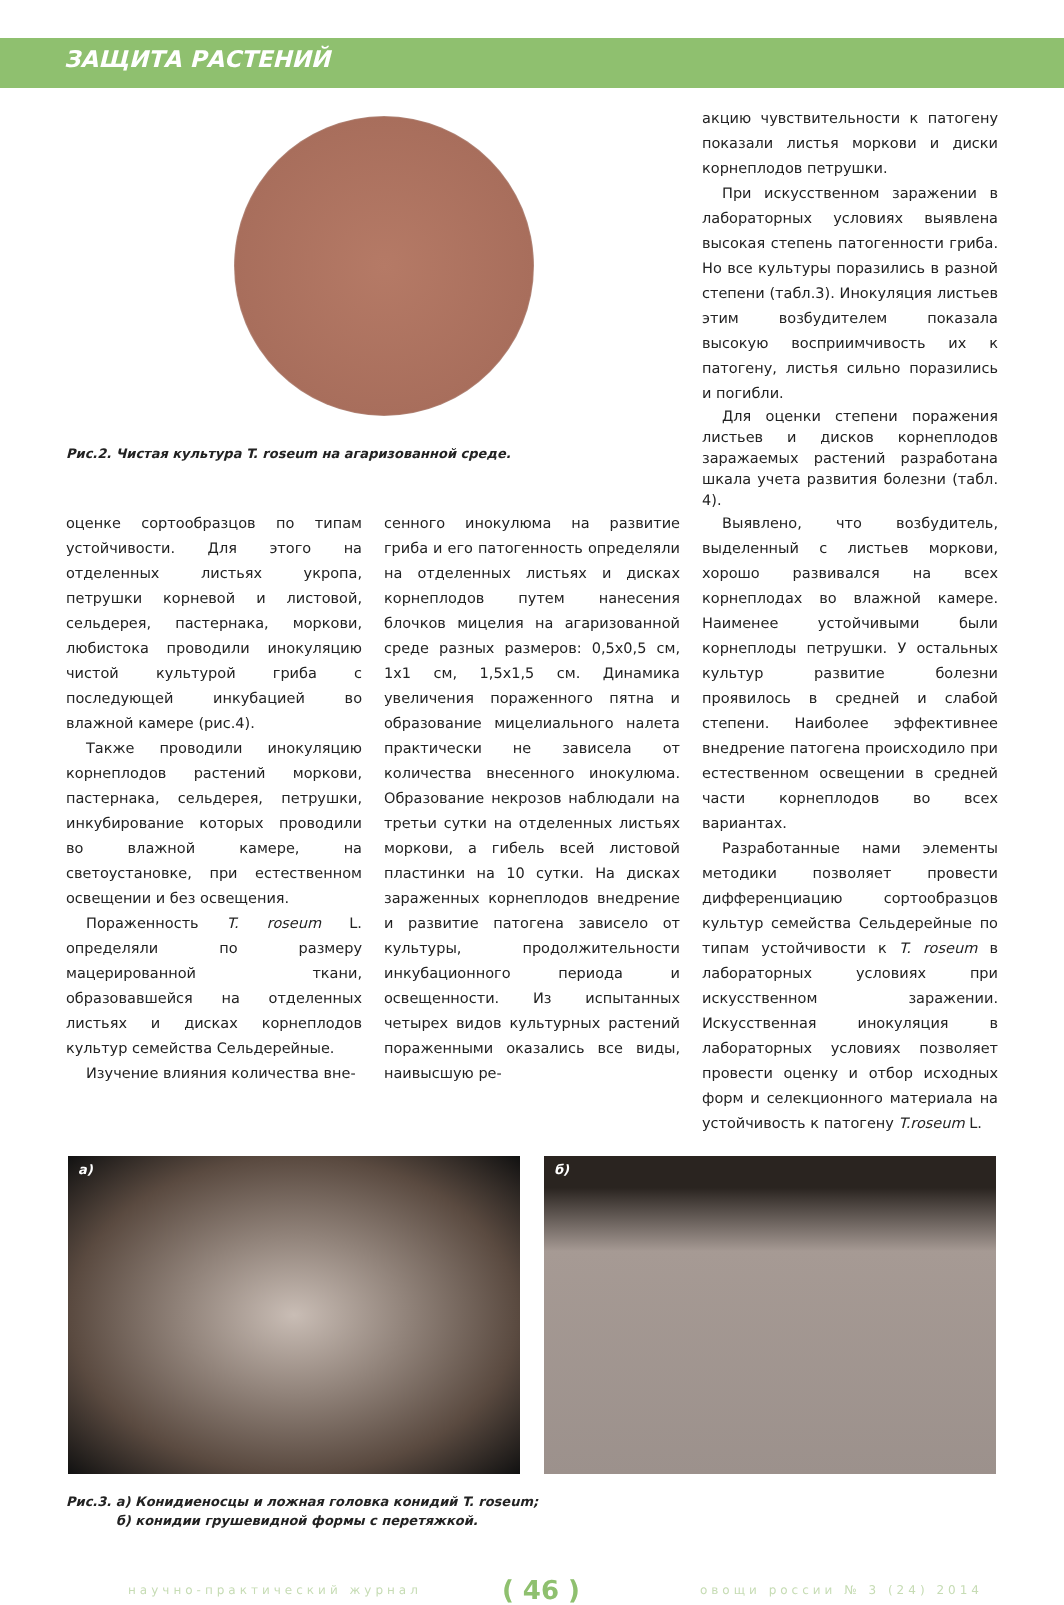ЗАЩИТА РАСТЕНИЙ
Рис.2. Чистая культура T. roseum на агаризованной среде.
акцию чувствительности к патогену показали листья моркови и диски корнеплодов петрушки.
При искусственном заражении в лабораторных условиях выявлена высокая степень патогенности гриба. Но все культуры поразились в разной степени (табл.3). Инокуляция листьев этим возбудителем показала высокую восприимчивость их к патогену, листья сильно поразились и погибли.
Для оценки степени поражения листьев и дисков корнеплодов заражаемых растений разработана шкала учета развития болезни (табл. 4).
оценке сортообразцов по типам устойчивости. Для этого на отделенных листьях укропа, петрушки корневой и листовой, сельдерея, пастернака, моркови, любистока проводили инокуляцию чистой культурой гриба с последующей инкубацией во влажной камере (рис.4).
Также проводили инокуляцию корнеплодов растений моркови, пастернака, сельдерея, петрушки, инкубирование которых проводили во влажной камере, на светоустановке, при естественном освещении и без освещения.
Пораженность T. roseum L. определяли по размеру мацерированной ткани, образовавшейся на отделенных листьях и дисках корнеплодов культур семейства Сельдерейные.
Изучение влияния количества вне-
сенного инокулюма на развитие гриба и его патогенность определяли на отделенных листьях и дисках корнеплодов путем нанесения блочков мицелия на агаризованной среде разных размеров: 0,5х0,5 см, 1х1 см, 1,5х1,5 см. Динамика увеличения пораженного пятна и образование мицелиального налета практически не зависела от количества внесенного инокулюма. Образование некрозов наблюдали на третьи сутки на отделенных листьях моркови, а гибель всей листовой пластинки на 10 сутки. На дисках зараженных корнеплодов внедрение и развитие патогена зависело от культуры, продолжительности инкубационного периода и освещенности. Из испытанных четырех видов культурных растений пораженными оказались все виды, наивысшую ре-
Выявлено, что возбудитель, выделенный с листьев моркови, хорошо развивался на всех корнеплодах во влажной камере. Наименее устойчивыми были корнеплоды петрушки. У остальных культур развитие болезни проявилось в средней и слабой степени. Наиболее эффективнее внедрение патогена происходило при естественном освещении в средней части корнеплодов во всех вариантах.
Разработанные нами элементы методики позволяет провести дифференциацию сортообразцов культур семейства Сельдерейные по типам устойчивости к T. roseum в лабораторных условиях при искусственном заражении. Искусственная инокуляция в лабораторных условиях позволяет провести оценку и отбор исходных форм и селекционного материала на устойчивость к патогену T.roseum L.
а) б)
Рис.3. а) Конидиеносцы и ложная головка конидий T. roseum;
б) конидии грушевидной формы с перетяжкой.
научно-практический журнал ( 46 ) овощи россии № 3 (24) 2014